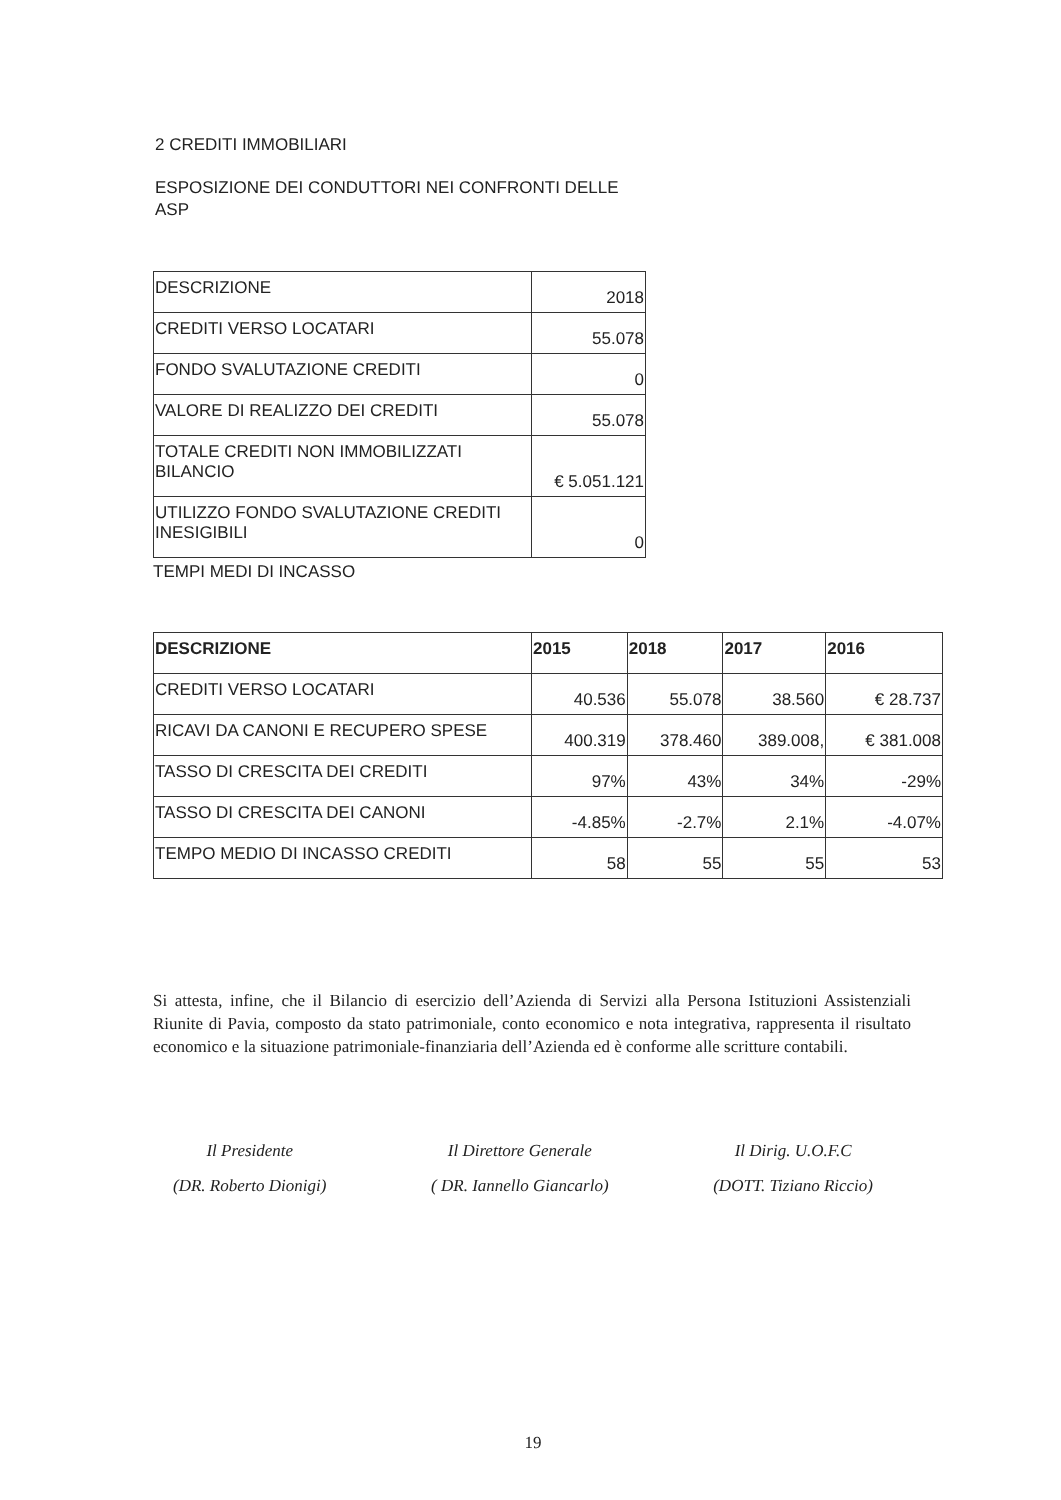2 CREDITI IMMOBILIARI
ESPOSIZIONE DEI CONDUTTORI NEI CONFRONTI DELLE ASP
| DESCRIZIONE | 2018 |
| CREDITI VERSO LOCATARI | 55.078 |
| FONDO SVALUTAZIONE CREDITI | 0 |
| VALORE DI REALIZZO DEI CREDITI | 55.078 |
| TOTALE CREDITI NON IMMOBILIZZATI BILANCIO | € 5.051.121 |
| UTILIZZO FONDO SVALUTAZIONE CREDITI INESIGIBILI | 0 |
TEMPI MEDI DI INCASSO
| DESCRIZIONE | 2015 | 2018 | 2017 | 2016 |
| --- | --- | --- | --- | --- |
| CREDITI VERSO LOCATARI | 40.536 | 55.078 | 38.560 | € 28.737 |
| RICAVI DA CANONI E RECUPERO SPESE | 400.319 | 378.460 | 389.008, | € 381.008 |
| TASSO DI CRESCITA DEI CREDITI | 97% | 43% | 34% | -29% |
| TASSO DI CRESCITA DEI CANONI | -4.85% | -2.7% | 2.1% | -4.07% |
| TEMPO MEDIO DI INCASSO CREDITI | 58 | 55 | 55 | 53 |
Si attesta, infine, che il Bilancio di esercizio dell’Azienda di Servizi alla Persona Istituzioni Assistenziali Riunite di Pavia, composto da stato patrimoniale, conto economico e nota integrativa, rappresenta il risultato economico e la situazione patrimoniale-finanziaria dell’Azienda ed è conforme alle scritture contabili.
Il Presidente
(DR. Roberto Dionigi)
Il Direttore Generale
( DR. Iannello Giancarlo)
Il Dirig. U.O.F.C
(DOTT. Tiziano Riccio)
19